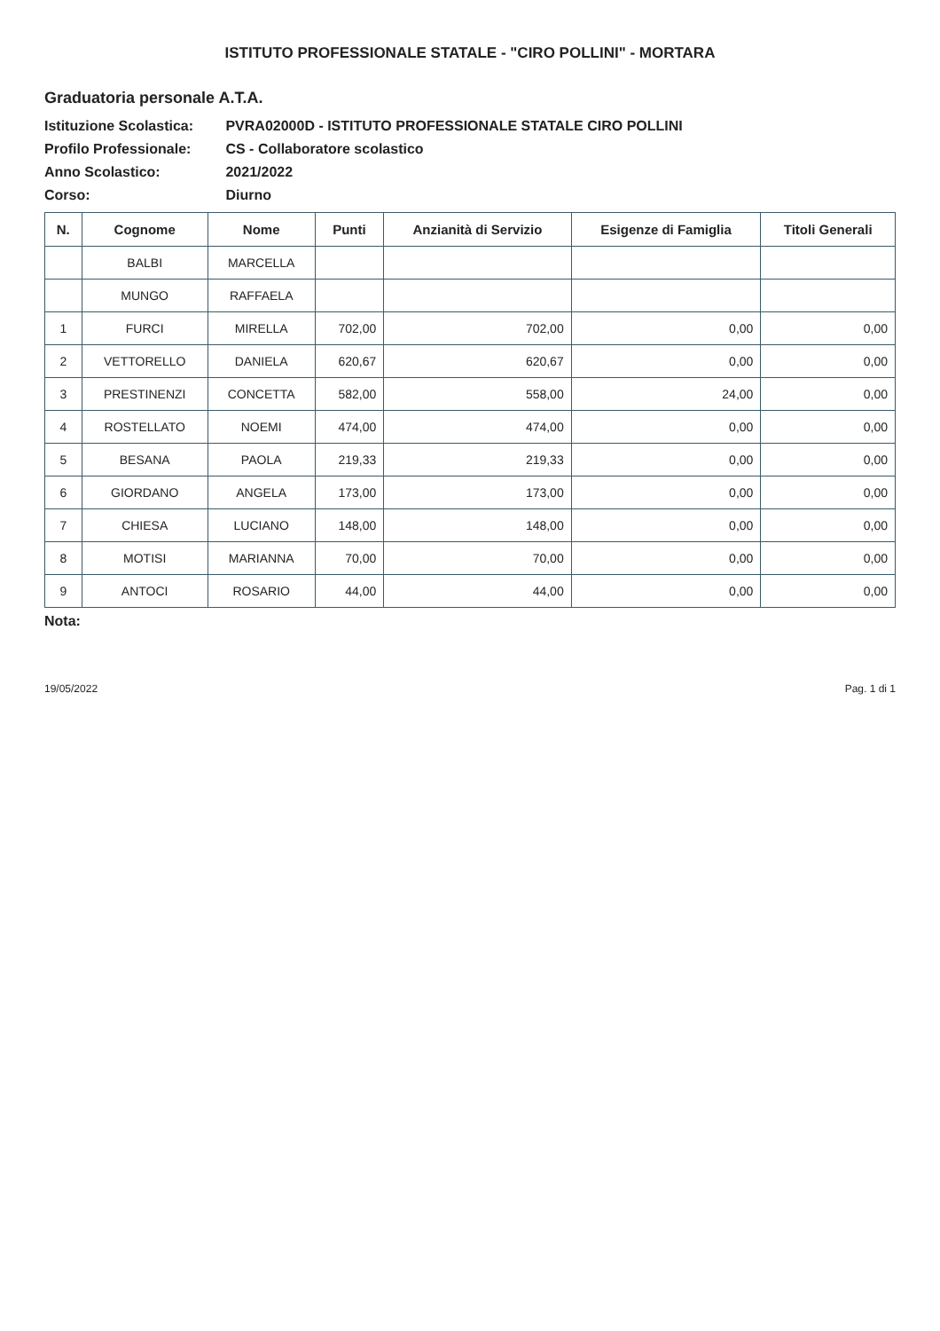ISTITUTO PROFESSIONALE STATALE - "CIRO POLLINI" - MORTARA
Graduatoria personale A.T.A.
Istituzione Scolastica: PVRA02000D - ISTITUTO PROFESSIONALE STATALE CIRO POLLINI
Profilo Professionale: CS - Collaboratore scolastico
Anno Scolastico: 2021/2022
Corso: Diurno
| N. | Cognome | Nome | Punti | Anzianità di Servizio | Esigenze di Famiglia | Titoli Generali |
| --- | --- | --- | --- | --- | --- | --- |
| | BALBI | MARCELLA | | | | |
| | MUNGO | RAFFAELA | | | | |
| 1 | FURCI | MIRELLA | 702,00 | 702,00 | 0,00 | 0,00 |
| 2 | VETTORELLO | DANIELA | 620,67 | 620,67 | 0,00 | 0,00 |
| 3 | PRESTINENZI | CONCETTA | 582,00 | 558,00 | 24,00 | 0,00 |
| 4 | ROSTELLATO | NOEMI | 474,00 | 474,00 | 0,00 | 0,00 |
| 5 | BESANA | PAOLA | 219,33 | 219,33 | 0,00 | 0,00 |
| 6 | GIORDANO | ANGELA | 173,00 | 173,00 | 0,00 | 0,00 |
| 7 | CHIESA | LUCIANO | 148,00 | 148,00 | 0,00 | 0,00 |
| 8 | MOTISI | MARIANNA | 70,00 | 70,00 | 0,00 | 0,00 |
| 9 | ANTOCI | ROSARIO | 44,00 | 44,00 | 0,00 | 0,00 |
Nota:
19/05/2022 Pag. 1 di 1